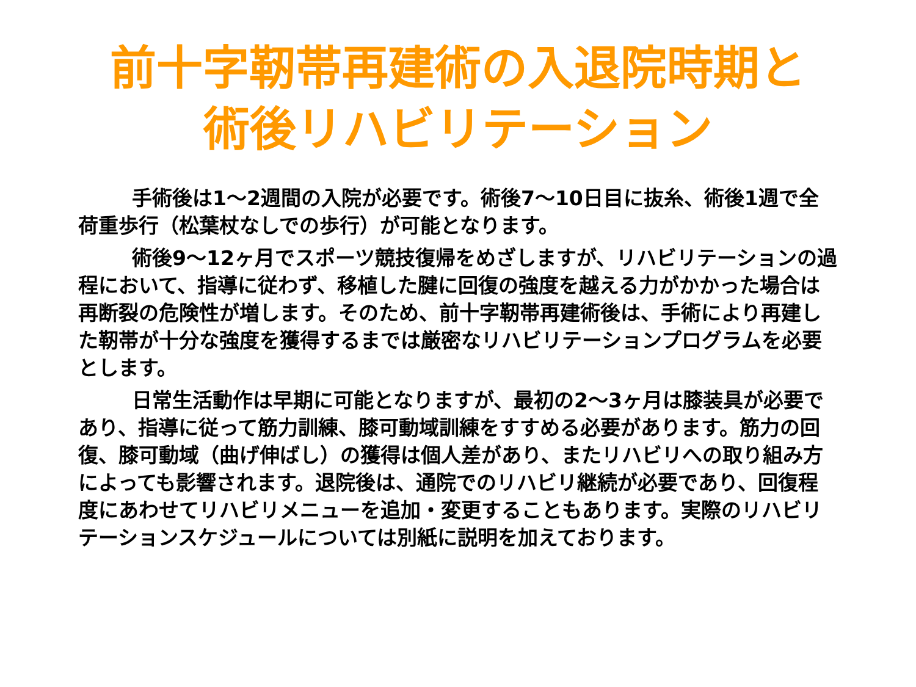前十字靭帯再建術の入退院時期と
術後リハビリテーション
手術後は1～2週間の入院が必要です。術後7～10日目に抜糸、術後1週で全荷重歩行（松葉杖なしでの歩行）が可能となります。
術後9～12ヶ月でスポーツ競技復帰をめざしますが、リハビリテーションの過程において、指導に従わず、移植した腱に回復の強度を越える力がかかった場合は再断裂の危険性が増します。そのため、前十字靭帯再建術後は、手術により再建した靭帯が十分な強度を獲得するまでは厳密なリハビリテーションプログラムを必要とします。
日常生活動作は早期に可能となりますが、最初の2～3ヶ月は膝装具が必要であり、指導に従って筋力訓練、膝可動域訓練をすすめる必要があります。筋力の回復、膝可動域（曲げ伸ばし）の獲得は個人差があり、またリハビリへの取り組み方によっても影響されます。退院後は、通院でのリハビリ継続が必要であり、回復程度にあわせてリハビリメニューを追加・変更することもあります。実際のリハビリテーションスケジュールについては別紙に説明を加えております。